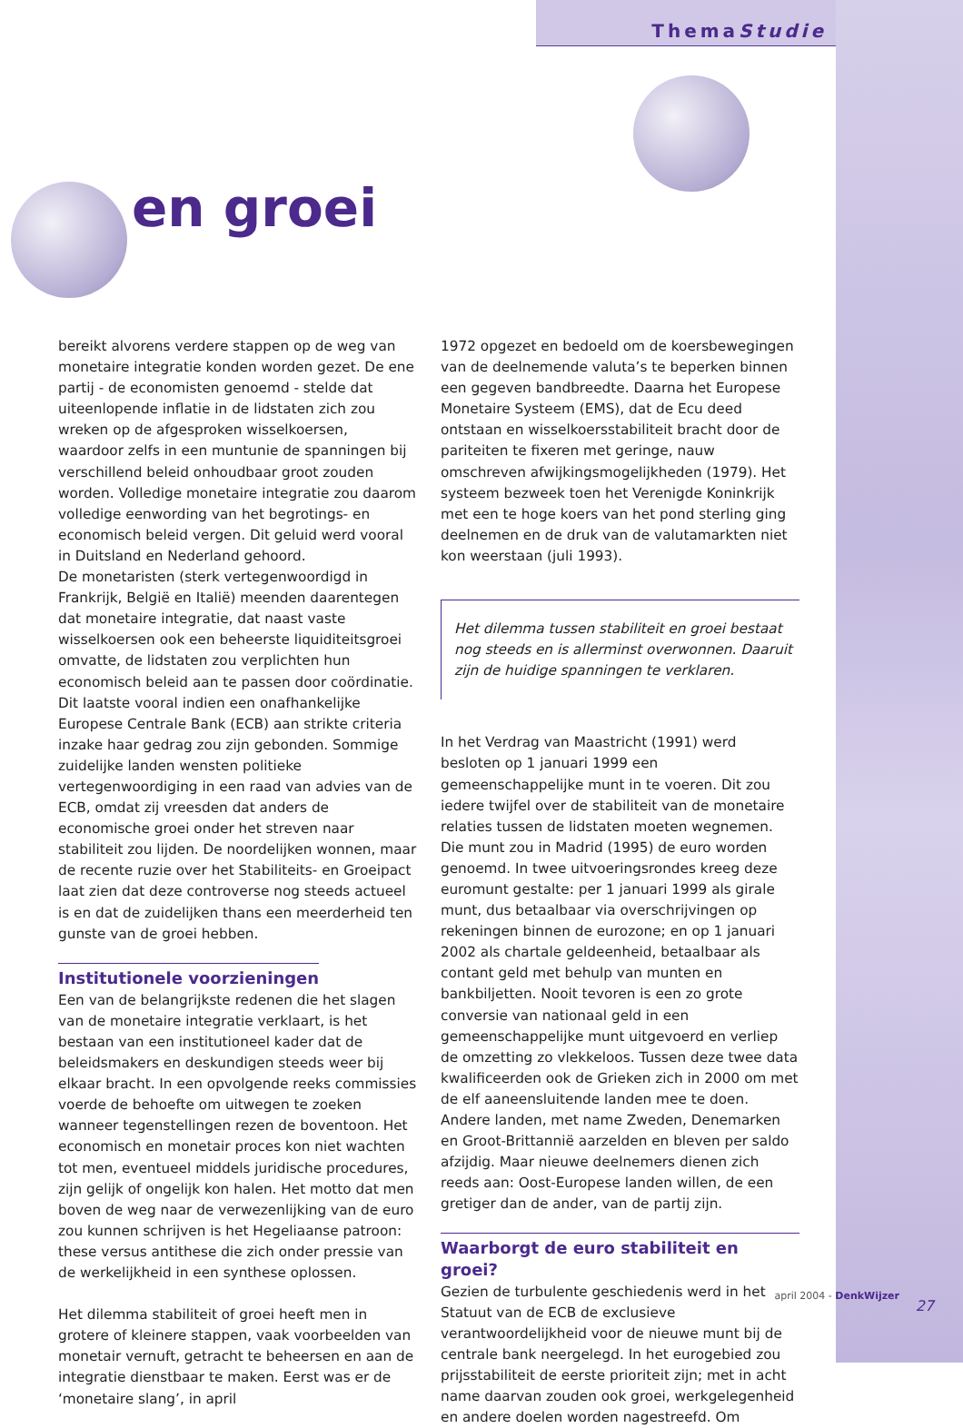ThemaStudie
en groei
bereikt alvorens verdere stappen op de weg van monetaire integratie konden worden gezet. De ene partij - de economisten genoemd - stelde dat uiteenlopende inflatie in de lidstaten zich zou wreken op de afgesproken wisselkoersen, waardoor zelfs in een muntunie de spanningen bij verschillend beleid onhoudbaar groot zouden worden. Volledige monetaire integratie zou daarom volledige eenwording van het begrotings- en economisch beleid vergen. Dit geluid werd vooral in Duitsland en Nederland gehoord.
De monetaristen (sterk vertegenwoordigd in Frankrijk, België en Italië) meenden daarentegen dat monetaire integratie, dat naast vaste wisselkoersen ook een beheerste liquiditeitsgroei omvatte, de lidstaten zou verplichten hun economisch beleid aan te passen door coördinatie. Dit laatste vooral indien een onafhankelijke Europese Centrale Bank (ECB) aan strikte criteria inzake haar gedrag zou zijn gebonden. Sommige zuidelijke landen wensten politieke vertegenwoordiging in een raad van advies van de ECB, omdat zij vreesden dat anders de economische groei onder het streven naar stabiliteit zou lijden. De noordelijken wonnen, maar de recente ruzie over het Stabiliteits- en Groeipact laat zien dat deze controverse nog steeds actueel is en dat de zuidelijken thans een meerderheid ten gunste van de groei hebben.
Institutionele voorzieningen
Een van de belangrijkste redenen die het slagen van de monetaire integratie verklaart, is het bestaan van een institutioneel kader dat de beleidsmakers en deskundigen steeds weer bij elkaar bracht. In een opvolgende reeks commissies voerde de behoefte om uitwegen te zoeken wanneer tegenstellingen rezen de boventoon. Het economisch en monetair proces kon niet wachten tot men, eventueel middels juridische procedures, zijn gelijk of ongelijk kon halen. Het motto dat men boven de weg naar de verwezenlijking van de euro zou kunnen schrijven is het Hegeliaanse patroon: these versus antithese die zich onder pressie van de werkelijkheid in een synthese oplossen.
Het dilemma stabiliteit of groei heeft men in grotere of kleinere stappen, vaak voorbeelden van monetair vernuft, getracht te beheersen en aan de integratie dienstbaar te maken. Eerst was er de ‘monetaire slang’, in april
1972 opgezet en bedoeld om de koersbewegingen van de deelnemende valuta’s te beperken binnen een gegeven bandbreedte. Daarna het Europese Monetaire Systeem (EMS), dat de Ecu deed ontstaan en wisselkoersstabiliteit bracht door de pariteiten te fixeren met geringe, nauw omschreven afwijkingsmogelijkheden (1979). Het systeem bezweek toen het Verenigde Koninkrijk met een te hoge koers van het pond sterling ging deelnemen en de druk van de valutamarkten niet kon weerstaan (juli 1993).
Het dilemma tussen stabiliteit en groei bestaat nog steeds en is allerminst overwonnen. Daaruit zijn de huidige spanningen te verklaren.
In het Verdrag van Maastricht (1991) werd besloten op 1 januari 1999 een gemeenschappelijke munt in te voeren. Dit zou iedere twijfel over de stabiliteit van de monetaire relaties tussen de lidstaten moeten wegnemen. Die munt zou in Madrid (1995) de euro worden genoemd. In twee uitvoeringsrondes kreeg deze euromunt gestalte: per 1 januari 1999 als girale munt, dus betaalbaar via overschrijvingen op rekeningen binnen de eurozone; en op 1 januari 2002 als chartale geldeenheid, betaalbaar als contant geld met behulp van munten en bankbiljetten. Nooit tevoren is een zo grote conversie van nationaal geld in een gemeenschappelijke munt uitgevoerd en verliep de omzetting zo vlekkeloos. Tussen deze twee data kwalificeerden ook de Grieken zich in 2000 om met de elf aaneensluitende landen mee te doen. Andere landen, met name Zweden, Denemarken en Groot-Brittannië aarzelden en bleven per saldo afzijdig. Maar nieuwe deelnemers dienen zich reeds aan: Oost-Europese landen willen, de een gretiger dan de ander, van de partij zijn.
Waarborgt de euro stabiliteit en groei?
Gezien de turbulente geschiedenis werd in het Statuut van de ECB de exclusieve verantwoordelijkheid voor de nieuwe munt bij de centrale bank neergelegd. In het eurogebied zou prijsstabiliteit de eerste prioriteit zijn; met in acht name daarvan zouden ook groei, werkgelegenheid en andere doelen worden nagestreefd. Om
april 2004 - DenkWijzer
27